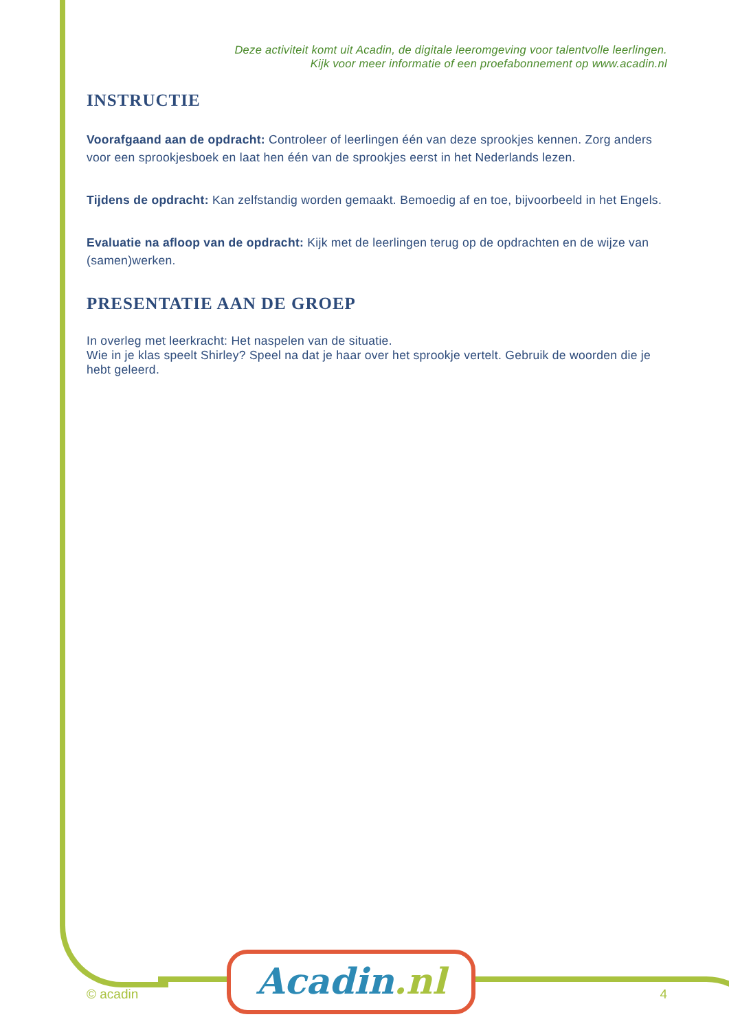Deze activiteit komt uit Acadin, de digitale leeromgeving voor talentvolle leerlingen.
Kijk voor meer informatie of een proefabonnement op www.acadin.nl
INSTRUCTIE
Voorafgaand aan de opdracht: Controleer of leerlingen één van deze sprookjes kennen. Zorg anders voor een sprookjesboek en laat hen één van de sprookjes eerst in het Nederlands lezen.
Tijdens de opdracht: Kan zelfstandig worden gemaakt. Bemoedig af en toe, bijvoorbeeld in het Engels.
Evaluatie na afloop van de opdracht: Kijk met de leerlingen terug op de opdrachten en de wijze van (samen)werken.
PRESENTATIE AAN DE GROEP
In overleg met leerkracht: Het naspelen van de situatie.
Wie in je klas speelt Shirley? Speel na dat je haar over het sprookje vertelt. Gebruik de woorden die je hebt geleerd.
Acadin.nl
© acadin 4